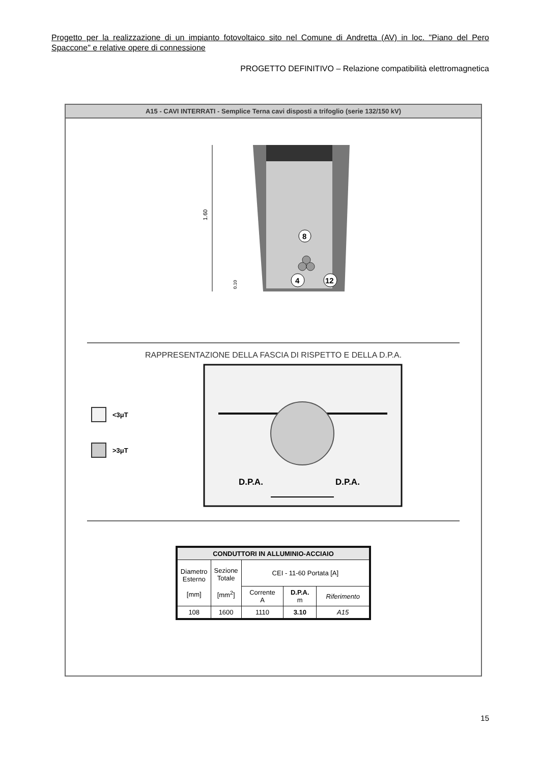Progetto per la realizzazione di un impianto fotovoltaico sito nel Comune di Andretta (AV) in loc. "Piano del Pero Spaccone" e relative opere di connessione
PROGETTO DEFINITIVO – Relazione compatibilità elettromagnetica
A15 - CAVI INTERRATI - Semplice Terna cavi disposti a trifoglio (serie 132/150 kV)
1.60
0.10
8
4
12
RAPPRESENTAZIONE DELLA FASCIA DI RISPETTO E DELLA D.P.A.
<3μT
>3μT
D.P.A.
D.P.A.
| CONDUTTORI IN ALLUMINIO-ACCIAIO | | | | |
| --- | --- | --- | --- | --- |
| Diametro Esterno [mm] | Sezione Totale [mm<sup>2</sup>] | CEI - 11-60 Portata [A] | | |
| | | Corrente A | D.P.A. m | Riferimento |
| 108 | 1600 | 1110 | 3.10 | A15 |
15